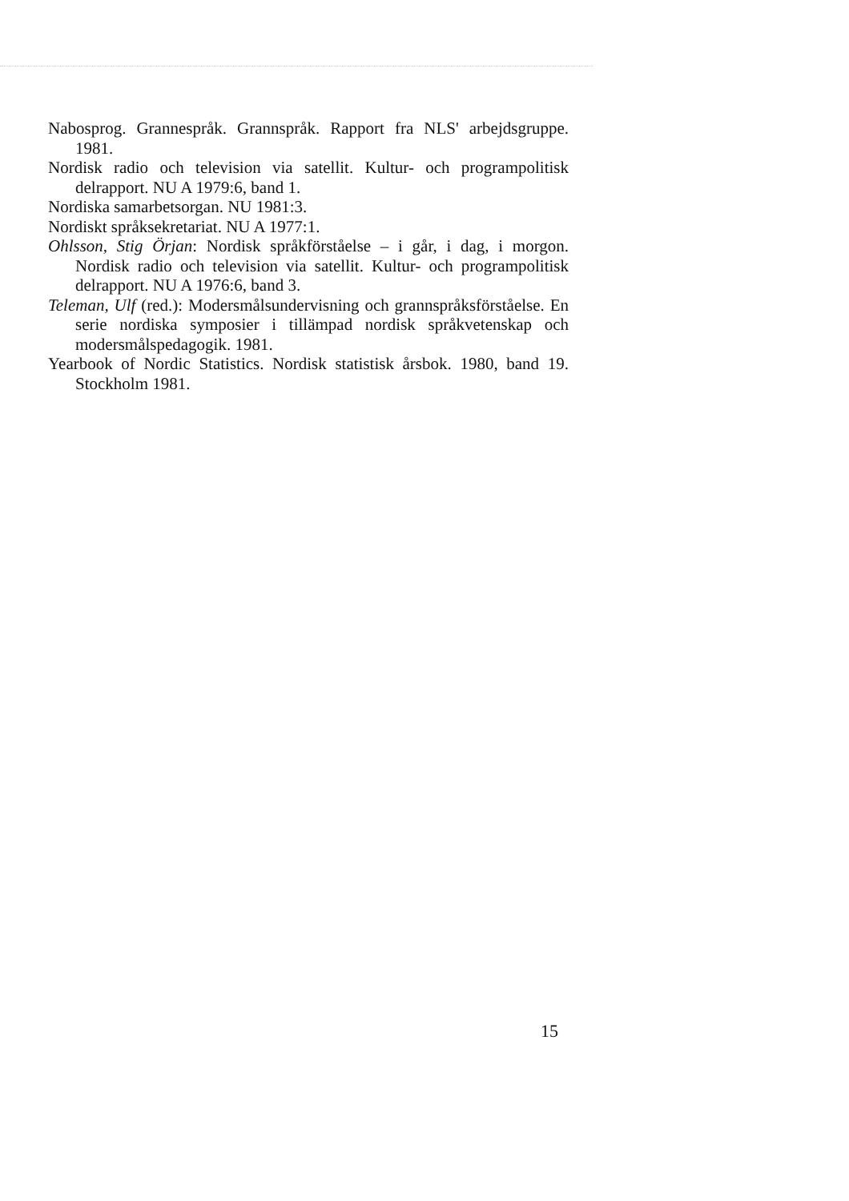Nabosprog. Grannespråk. Grannspråk. Rapport fra NLS' arbejdsgruppe. 1981.
Nordisk radio och television via satellit. Kultur- och programpolitisk delrapport. NU A 1979:6, band 1.
Nordiska samarbetsorgan. NU 1981:3.
Nordiskt språksekretariat. NU A 1977:1.
Ohlsson, Stig Örjan: Nordisk språkförståelse – i går, i dag, i morgon. Nordisk radio och television via satellit. Kultur- och programpolitisk delrapport. NU A 1976:6, band 3.
Teleman, Ulf (red.): Modersmålsundervisning och grannspråksförståelse. En serie nordiska symposier i tillämpad nordisk språkvetenskap och modersmålspedagogik. 1981.
Yearbook of Nordic Statistics. Nordisk statistisk årsbok. 1980, band 19. Stockholm 1981.
15